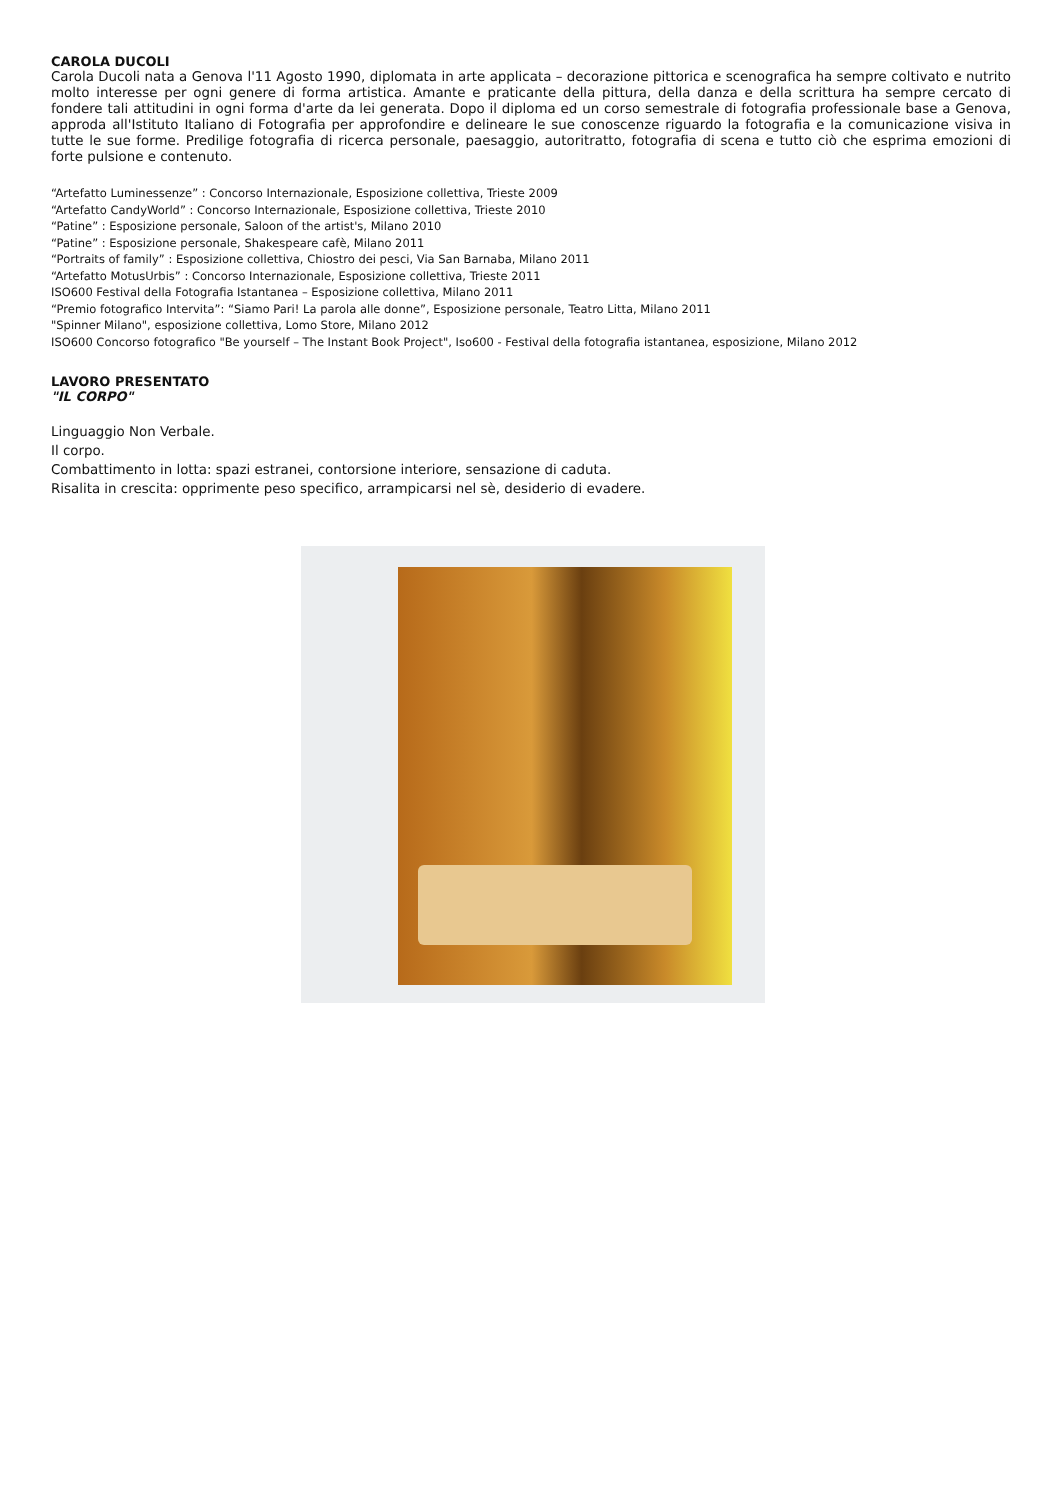CAROLA DUCOLI
Carola Ducoli nata a Genova l'11 Agosto 1990, diplomata in arte applicata – decorazione pittorica e scenografica ha sempre coltivato e nutrito molto interesse per ogni genere di forma artistica. Amante e praticante della pittura, della danza e della scrittura ha sempre cercato di fondere tali attitudini in ogni forma d'arte da lei generata. Dopo il diploma ed un corso semestrale di fotografia professionale base a Genova, approda all'Istituto Italiano di Fotografia per approfondire e delineare le sue conoscenze riguardo la fotografia e la comunicazione visiva in tutte le sue forme. Predilige fotografia di ricerca personale, paesaggio, autoritratto, fotografia di scena e tutto ciò che esprima emozioni di forte pulsione e contenuto.
“Artefatto Luminessenze” : Concorso Internazionale, Esposizione collettiva, Trieste 2009
“Artefatto CandyWorld” : Concorso Internazionale, Esposizione collettiva, Trieste 2010
“Patine” : Esposizione personale, Saloon of the artist's, Milano 2010
“Patine” : Esposizione personale, Shakespeare cafè, Milano 2011
“Portraits of family” : Esposizione collettiva, Chiostro dei pesci, Via San Barnaba, Milano 2011
“Artefatto MotusUrbis” : Concorso Internazionale, Esposizione collettiva, Trieste 2011
ISO600 Festival della Fotografia Istantanea – Esposizione collettiva, Milano 2011
“Premio fotografico Intervita”: “Siamo Pari! La parola alle donne”, Esposizione personale, Teatro Litta, Milano 2011
"Spinner Milano", esposizione collettiva, Lomo Store, Milano 2012
ISO600 Concorso fotografico "Be yourself – The Instant Book Project", Iso600 - Festival della fotografia istantanea, esposizione, Milano 2012
LAVORO PRESENTATO
"IL CORPO"
Linguaggio Non Verbale.
Il corpo.
Combattimento in lotta: spazi estranei, contorsione interiore, sensazione di caduta.
Risalita in crescita: opprimente peso specifico, arrampicarsi nel sè, desiderio di evadere.